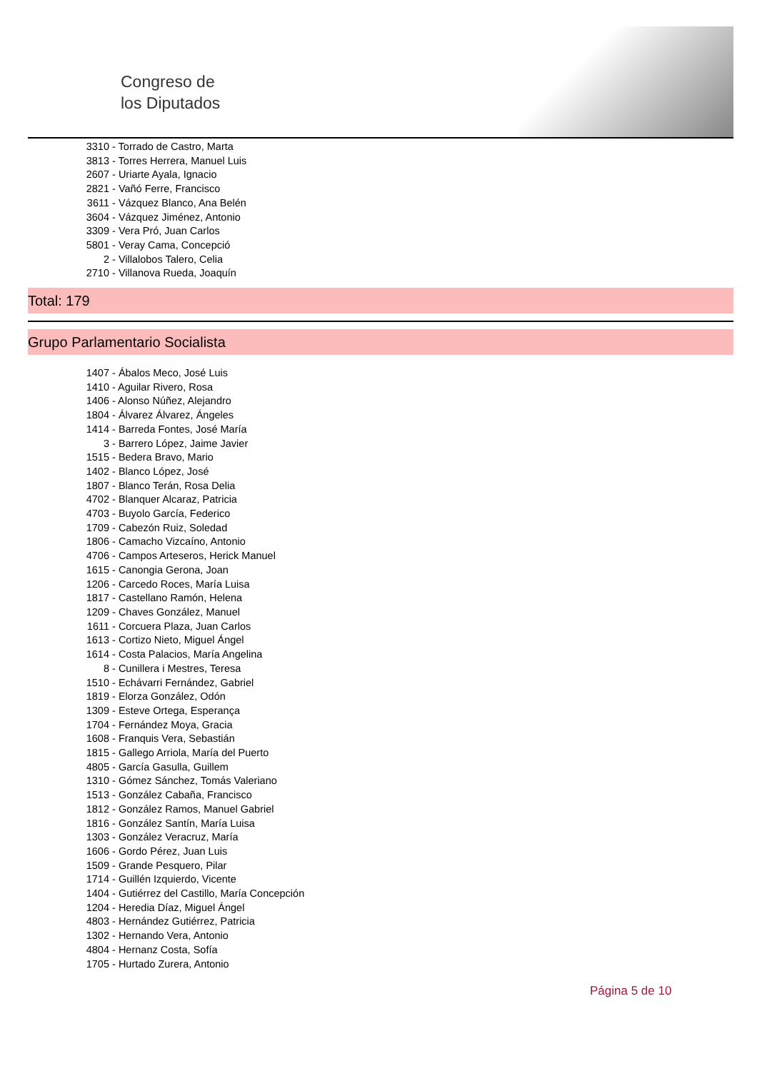Congreso de
los Diputados
3310 - Torrado de Castro, Marta
3813 - Torres Herrera, Manuel Luis
2607 - Uriarte Ayala, Ignacio
2821 - Vañó Ferre, Francisco
3611 - Vázquez Blanco, Ana Belén
3604 - Vázquez Jiménez, Antonio
3309 - Vera Pró, Juan Carlos
5801 - Veray Cama, Concepció
2 - Villalobos Talero, Celia
2710 - Villanova Rueda, Joaquín
Total: 179
Grupo Parlamentario Socialista
1407 - Ábalos Meco, José Luis
1410 - Aguilar Rivero, Rosa
1406 - Alonso Núñez, Alejandro
1804 - Álvarez Álvarez, Ángeles
1414 - Barreda Fontes, José María
3 - Barrero López, Jaime Javier
1515 - Bedera Bravo, Mario
1402 - Blanco López, José
1807 - Blanco Terán, Rosa Delia
4702 - Blanquer Alcaraz, Patricia
4703 - Buyolo García, Federico
1709 - Cabezón Ruiz, Soledad
1806 - Camacho Vizcaíno, Antonio
4706 - Campos Arteseros, Herick Manuel
1615 - Canongia Gerona, Joan
1206 - Carcedo Roces, María Luisa
1817 - Castellano Ramón, Helena
1209 - Chaves González, Manuel
1611 - Corcuera Plaza, Juan Carlos
1613 - Cortizo Nieto, Miguel Ángel
1614 - Costa Palacios, María Angelina
8 - Cunillera i Mestres, Teresa
1510 - Echávarri Fernández, Gabriel
1819 - Elorza González, Odón
1309 - Esteve Ortega, Esperança
1704 - Fernández Moya, Gracia
1608 - Franquis Vera, Sebastián
1815 - Gallego Arriola, María del Puerto
4805 - García Gasulla, Guillem
1310 - Gómez Sánchez, Tomás Valeriano
1513 - González Cabaña, Francisco
1812 - González Ramos, Manuel Gabriel
1816 - González Santín, María Luisa
1303 - González Veracruz, María
1606 - Gordo Pérez, Juan Luis
1509 - Grande Pesquero, Pilar
1714 - Guillén Izquierdo, Vicente
1404 - Gutiérrez del Castillo, María Concepción
1204 - Heredia Díaz, Miguel Ángel
4803 - Hernández Gutiérrez, Patricia
1302 - Hernando Vera, Antonio
4804 - Hernanz Costa, Sofía
1705 - Hurtado Zurera, Antonio
Página 5 de 10